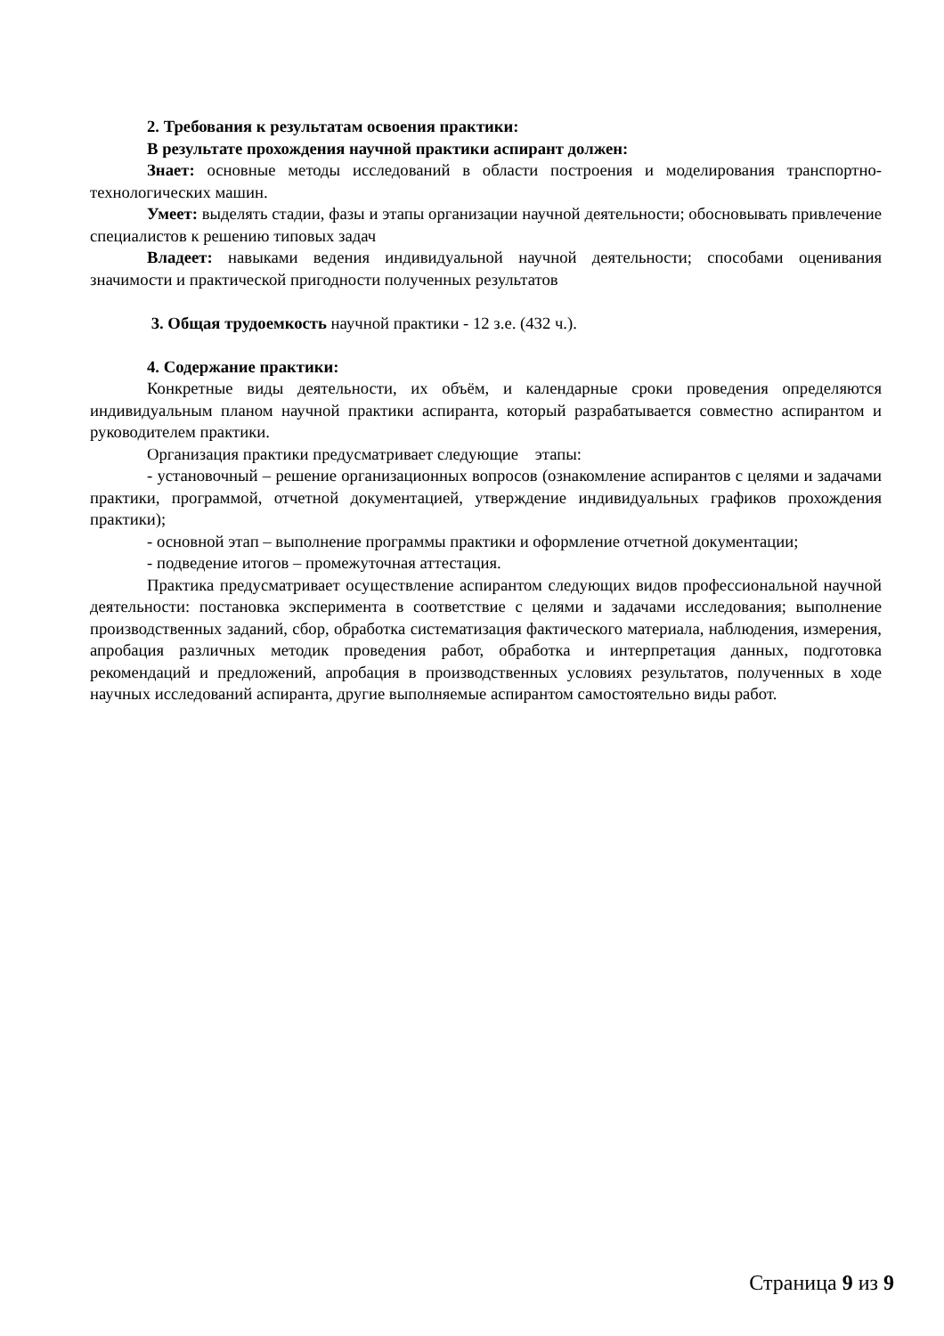2. Требования к результатам освоения практики:
В результате прохождения научной практики аспирант должен:
Знает: основные методы исследований в области построения и моделирования транспортно-технологических машин.
Умеет: выделять стадии, фазы и этапы организации научной деятельности; обосновывать привлечение специалистов к решению типовых задач
Владеет: навыками ведения индивидуальной научной деятельности; способами оценивания значимости и практической пригодности полученных результатов
3. Общая трудоемкость научной практики - 12 з.е. (432 ч.).
4. Содержание практики:
Конкретные виды деятельности, их объём, и календарные сроки проведения определяются индивидуальным планом научной практики аспиранта, который разрабатывается совместно аспирантом и руководителем практики.
Организация практики предусматривает следующие этапы:
- установочный – решение организационных вопросов (ознакомление аспирантов с целями и задачами практики, программой, отчетной документацией, утверждение индивидуальных графиков прохождения практики);
- основной этап – выполнение программы практики и оформление отчетной документации;
- подведение итогов – промежуточная аттестация.
Практика предусматривает осуществление аспирантом следующих видов профессиональной научной деятельности: постановка эксперимента в соответствие с целями и задачами исследования; выполнение производственных заданий, сбор, обработка систематизация фактического материала, наблюдения, измерения, апробация различных методик проведения работ, обработка и интерпретация данных, подготовка рекомендаций и предложений, апробация в производственных условиях результатов, полученных в ходе научных исследований аспиранта, другие выполняемые аспирантом самостоятельно виды работ.
Страница 9 из 9